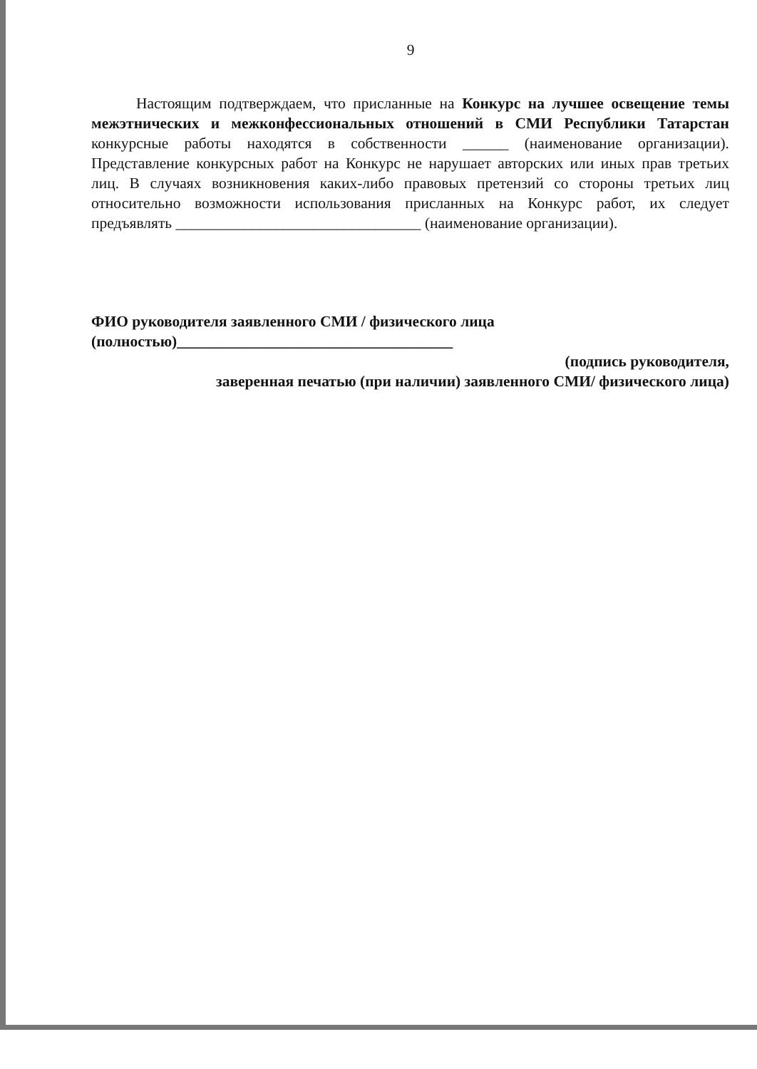9
Настоящим подтверждаем, что присланные на Конкурс на лучшее освещение темы межэтнических и межконфессиональных отношений в СМИ Республики Татарстан конкурсные работы находятся в собственности ______ (наименование организации). Представление конкурсных работ на Конкурс не нарушает авторских или иных прав третьих лиц. В случаях возникновения каких-либо правовых претензий со стороны третьих лиц относительно возможности использования присланных на Конкурс работ, их следует предъявлять ________________________________ (наименование организации).
ФИО руководителя заявленного СМИ / физического лица
(полностью)____________________________________
(подпись руководителя,
заверенная печатью (при наличии) заявленного СМИ/ физического лица)